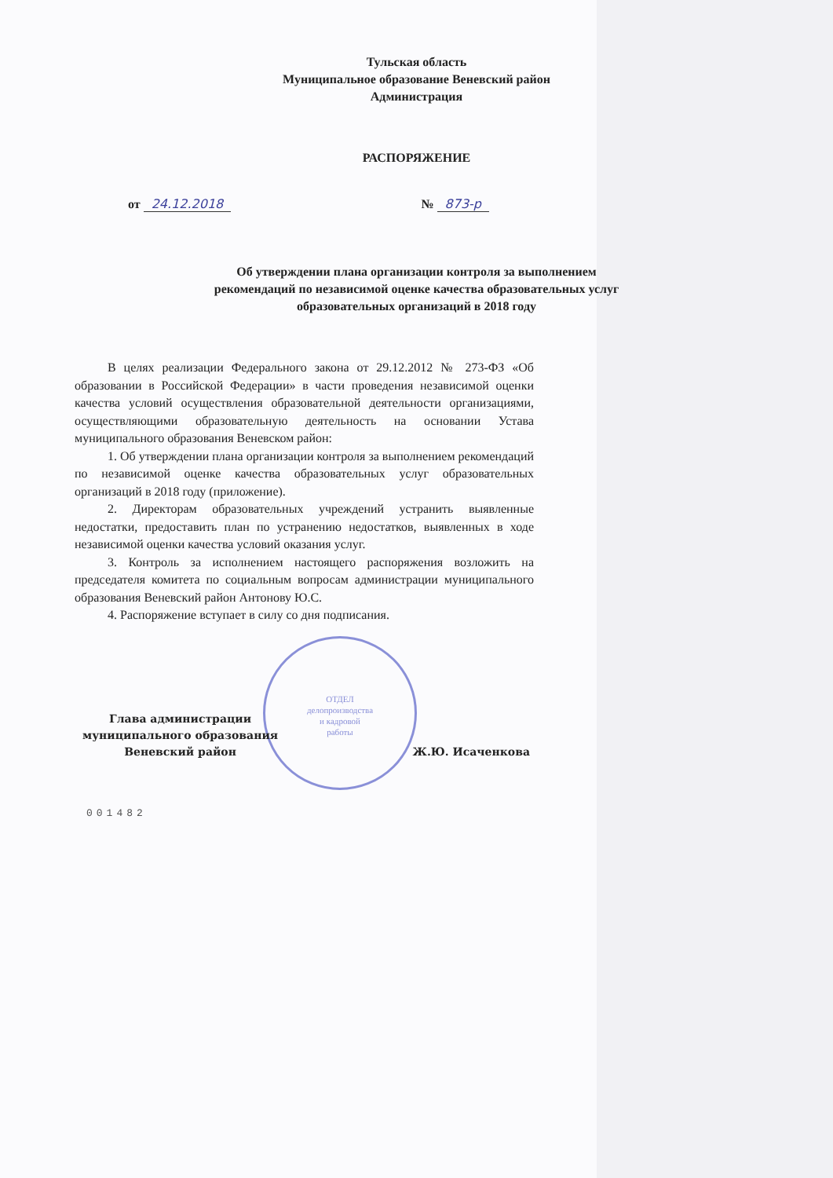Тульская область
Муниципальное образование Веневский район
Администрация
РАСПОРЯЖЕНИЕ
от 24.12.2018 № 873-р
Об утверждении плана организации контроля за выполнением
рекомендаций по независимой оценке качества образовательных услуг
образовательных организаций в 2018 году
В целях реализации Федерального закона от 29.12.2012 № 273-ФЗ «Об образовании в Российской Федерации» в части проведения независимой оценки качества условий осуществления образовательной деятельности организациями, осуществляющими образовательную деятельность на основании Устава муниципального образования Веневском район:
1. Об утверждении плана организации контроля за выполнением рекомендаций по независимой оценке качества образовательных услуг образовательных организаций в 2018 году (приложение).
2. Директорам образовательных учреждений устранить выявленные недостатки, предоставить план по устранению недостатков, выявленных в ходе независимой оценки качества условий оказания услуг.
3. Контроль за исполнением настоящего распоряжения возложить на председателя комитета по социальным вопросам администрации муниципального образования Веневский район Антонову Ю.С.
4. Распоряжение вступает в силу со дня подписания.
ОТДЕЛ
делопроизводства
и кадровой
работы
Глава администрации
муниципального образования
Веневский район
Ж.Ю. Исаченкова
001482